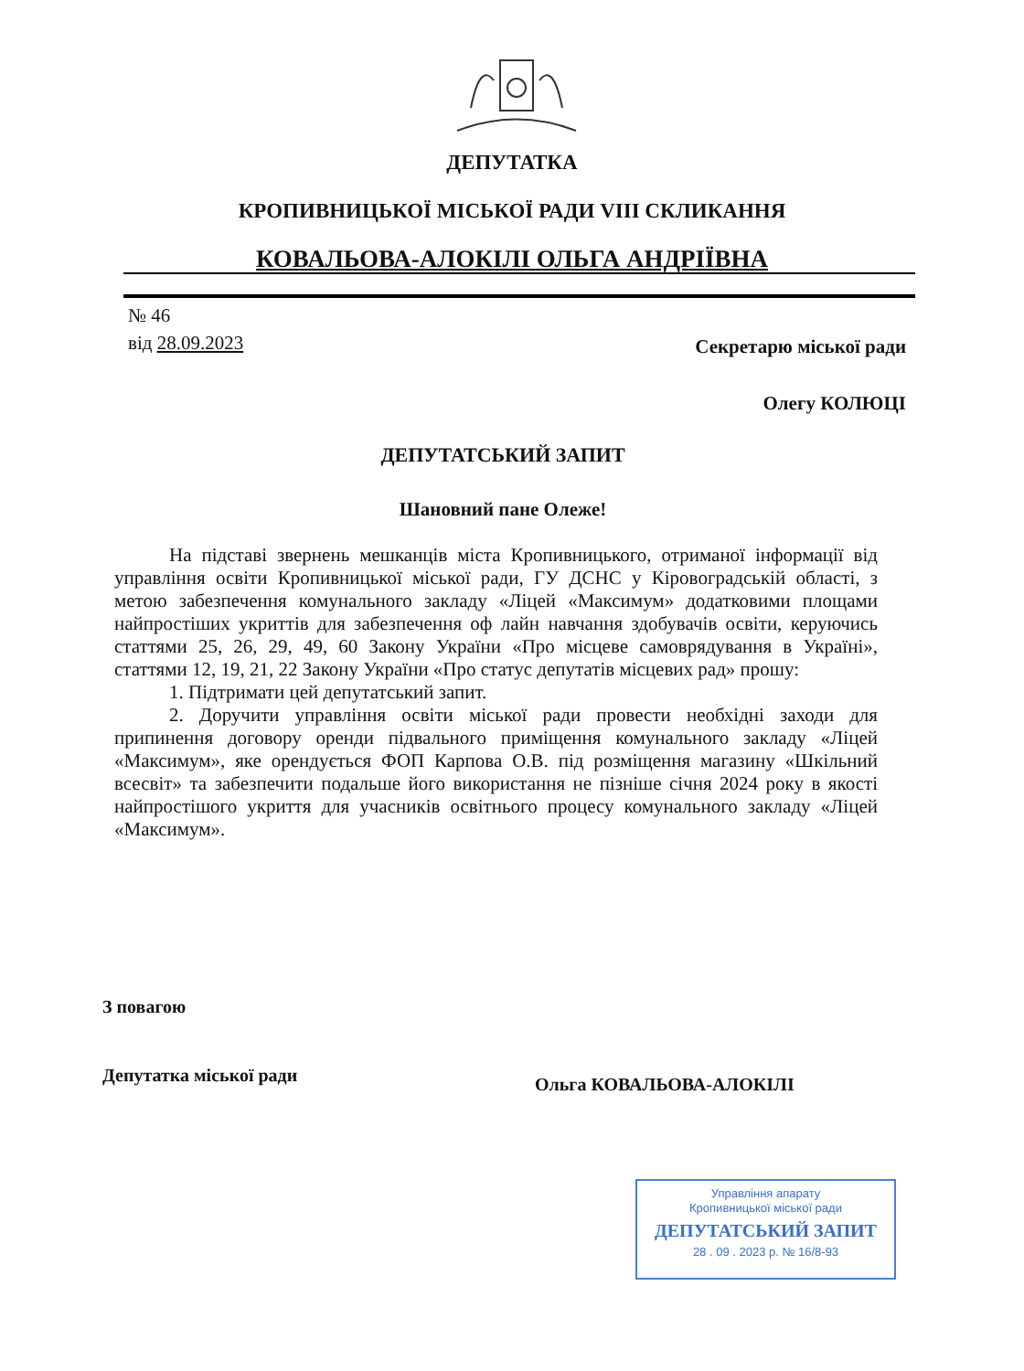ДЕПУТАТКА
КРОПИВНИЦЬКОЇ МІСЬКОЇ РАДИ VIII СКЛИКАННЯ
КОВАЛЬОВА-АЛОКІЛІ ОЛЬГА АНДРІЇВНА
№ 46
від 28.09.2023
Секретарю міської ради
Олегу КОЛЮЦІ
ДЕПУТАТСЬКИЙ ЗАПИТ
Шановний пане Олеже!
На підставі звернень мешканців міста Кропивницького, отриманої інформації від управління освіти Кропивницької міської ради, ГУ ДСНС у Кіровоградській області, з метою забезпечення комунального закладу «Ліцей «Максимум» додатковими площами найпростіших укриттів для забезпечення оф лайн навчання здобувачів освіти, керуючись статтями 25, 26, 29, 49, 60 Закону України «Про місцеве самоврядування в Україні», статтями 12, 19, 21, 22 Закону України «Про статус депутатів місцевих рад» прошу:
1. Підтримати цей депутатський запит.
2. Доручити управління освіти міської ради провести необхідні заходи для припинення договору оренди підвального приміщення комунального закладу «Ліцей «Максимум», яке орендується ФОП Карпова О.В. під розміщення магазину «Шкільний всесвіт» та забезпечити подальше його використання не пізніше січня 2024 року в якості найпростішого укриття для учасників освітнього процесу комунального закладу «Ліцей «Максимум».
З повагою
Депутатка міської ради Ольга КОВАЛЬОВА-АЛОКІЛІ
Управління апарату
Кропивницької міської ради
ДЕПУТАТСЬКИЙ ЗАПИТ
28 . 09 . 2023 р. № 16/8-93